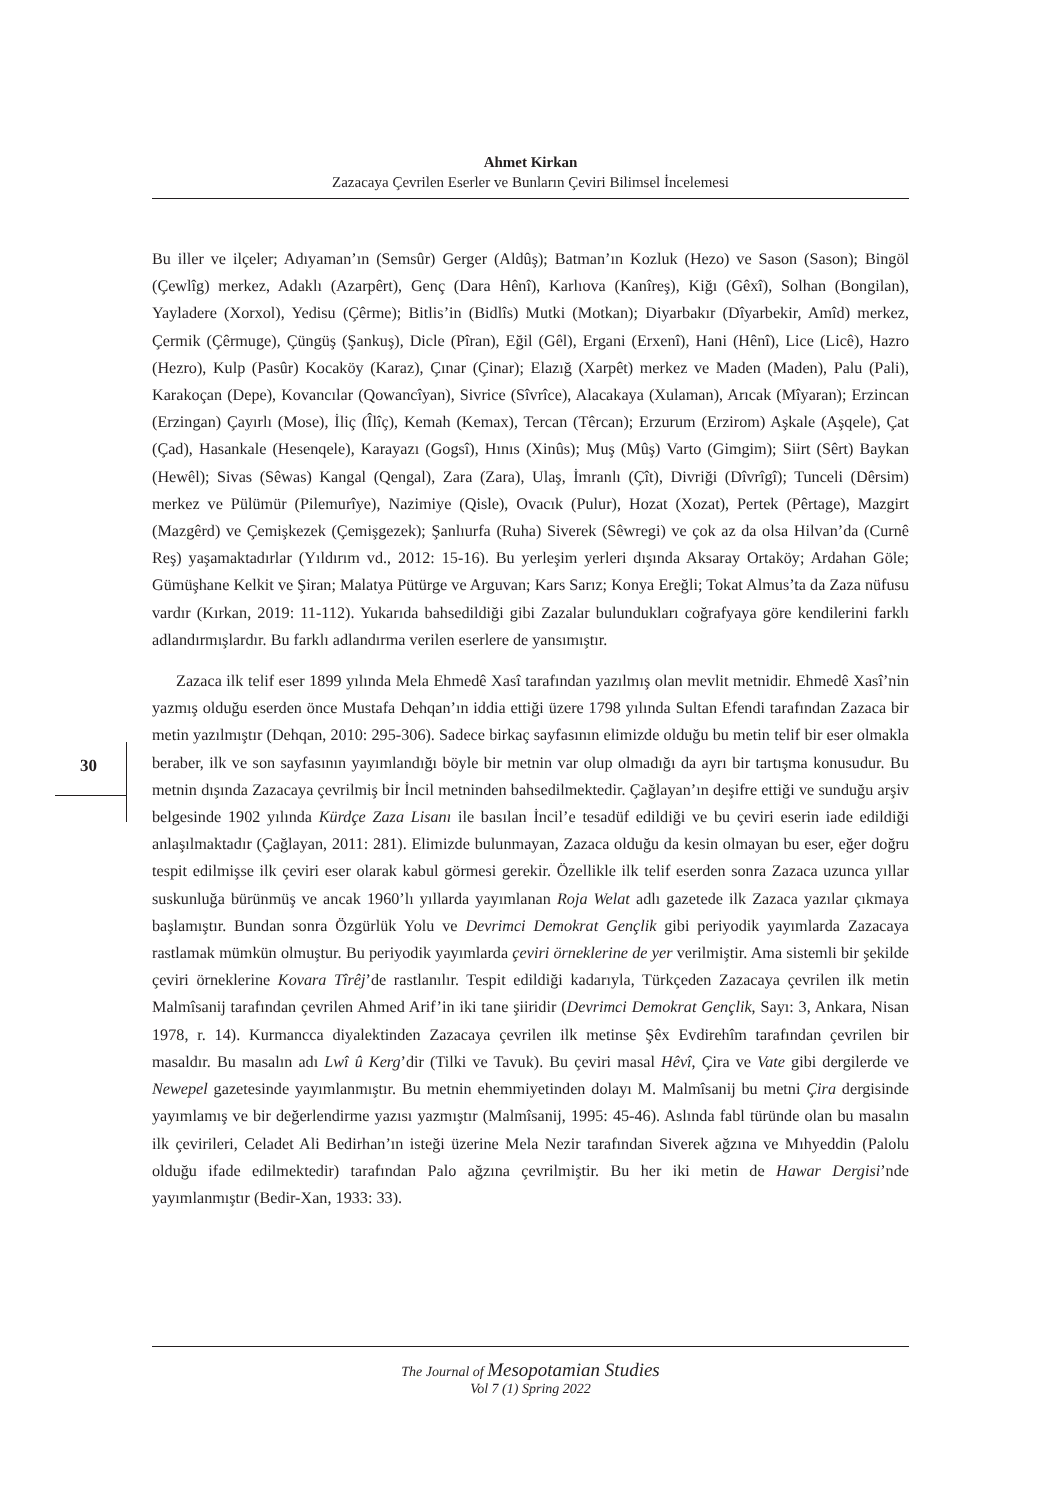Ahmet Kirkan
Zazacaya Çevrilen Eserler ve Bunların Çeviri Bilimsel İncelemesi
30
Bu iller ve ilçeler; Adıyaman’ın (Semsûr) Gerger (Aldûş); Batman’ın Kozluk (Hezo) ve Sason (Sason); Bingöl (Çewlîg) merkez, Adaklı (Azarpêrt), Genç (Dara Hênî), Karlıova (Kanîreş), Kiğı (Gêxî), Solhan (Bongilan), Yayladere (Xorxol), Yedisu (Çêrme); Bitlis’in (Bidlîs) Mutki (Motkan); Diyarbakır (Dîyarbekir, Amîd) merkez, Çermik (Çêrmuge), Çüngüş (Şankuş), Dicle (Pîran), Eğil (Gêl), Ergani (Erxenî), Hani (Hênî), Lice (Licê), Hazro (Hezro), Kulp (Pasûr) Kocaköy (Karaz), Çınar (Çinar); Elazığ (Xarpêt) merkez ve Maden (Maden), Palu (Pali), Karakoçan (Depe), Kovancılar (Qowancîyan), Sivrice (Sîvrîce), Alacakaya (Xulaman), Arıcak (Mîyaran); Erzincan (Erzingan) Çayırlı (Mose), İliç (Îlîç), Kemah (Kemax), Tercan (Têrcan); Erzurum (Erzirom) Aşkale (Aşqele), Çat (Çad), Hasankale (Hesenqele), Karayazı (Gogsî), Hınıs (Xinûs); Muş (Mûş) Varto (Gimgim); Siirt (Sêrt) Baykan (Hewêl); Sivas (Sêwas) Kangal (Qengal), Zara (Zara), Ulaş, İmranlı (Çît), Divriği (Dîvrîgî); Tunceli (Dêrsim) merkez ve Pülümür (Pilemurîye), Nazimiye (Qisle), Ovacık (Pulur), Hozat (Xozat), Pertek (Pêrtage), Mazgirt (Mazgêrd) ve Çemişkezek (Çemişgezek); Şanlıurfa (Ruha) Siverek (Sêwregi) ve çok az da olsa Hilvan’da (Curnê Reş) yaşamaktadırlar (Yıldırım vd., 2012: 15-16). Bu yerleşim yerleri dışında Aksaray Ortaköy; Ardahan Göle; Gümüşhane Kelkit ve Şiran; Malatya Pütürge ve Arguvan; Kars Sarız; Konya Ereğli; Tokat Almus’ta da Zaza nüfusu vardır (Kırkan, 2019: 11-112). Yukarıda bahsedildiği gibi Zazalar bulundukları coğrafyaya göre kendilerini farklı adlandırmışlardır. Bu farklı adlandırma verilen eserlere de yansımıştır.
Zazaca ilk telif eser 1899 yılında Mela Ehmedê Xasî tarafından yazılmış olan mevlit metnidir. Ehmedê Xasî’nin yazmış olduğu eserden önce Mustafa Dehqan’ın iddia ettiği üzere 1798 yılında Sultan Efendi tarafından Zazaca bir metin yazılmıştır (Dehqan, 2010: 295-306). Sadece birkaç sayfasının elimizde olduğu bu metin telif bir eser olmakla beraber, ilk ve son sayfasının yayımlandığı böyle bir metnin var olup olmadığı da ayrı bir tartışma konusudur. Bu metnin dışında Zazacaya çevrilmiş bir İncil metninden bahsedilmektedir. Çağlayan’ın deşifre ettiği ve sunduğu arşiv belgesinde 1902 yılında Kürdçe Zaza Lisanı ile basılan İncil’e tesadüf edildiği ve bu çeviri eserin iade edildiği anlaşılmaktadır (Çağlayan, 2011: 281). Elimizde bulunmayan, Zazaca olduğu da kesin olmayan bu eser, eğer doğru tespit edilmişse ilk çeviri eser olarak kabul görmesi gerekir. Özellikle ilk telif eserden sonra Zazaca uzunca yıllar suskunluğa bürünmüş ve ancak 1960’lı yıllarda yayımlanan Roja Welat adlı gazetede ilk Zazaca yazılar çıkmaya başlamıştır. Bundan sonra Özgürlük Yolu ve Devrimci Demokrat Gençlik gibi periyodik yayımlarda Zazacaya rastlamak mümkün olmuştur. Bu periyodik yayımlarda çeviri örneklerine de yer verilmiştir. Ama sistemli bir şekilde çeviri örneklerine Kovara Tîrêj’de rastlanılır. Tespit edildiği kadarıyla, Türkçeden Zazacaya çevrilen ilk metin Malmîsanij tarafından çevrilen Ahmed Arif’in iki tane şiiridir (Devrimci Demokrat Gençlik, Sayı: 3, Ankara, Nisan 1978, r. 14). Kurmancca diyalektinden Zazacaya çevrilen ilk metinse Şêx Evdirehîm tarafından çevrilen bir masaldır. Bu masalın adı Lwî û Kerg’dir (Tilki ve Tavuk). Bu çeviri masal Hêvî, Çira ve Vate gibi dergilerde ve Newepel gazetesinde yayımlanmıştır. Bu metnin ehemmiyetinden dolayı M. Malmîsanij bu metni Çira dergisinde yayımlamış ve bir değerlendirme yazısı yazmıştır (Malmîsanij, 1995: 45-46). Aslında fabl türünde olan bu masalın ilk çevirileri, Celadet Ali Bedirhan’ın isteği üzerine Mela Nezir tarafından Siverek ağzına ve Mıhyeddin (Palolu olduğu ifade edilmektedir) tarafından Palo ağzına çevrilmiştir. Bu her iki metin de Hawar Dergisi’nde yayımlanmıştır (Bedir-Xan, 1933: 33).
The Journal of Mesopotamian Studies
Vol 7 (1) Spring 2022